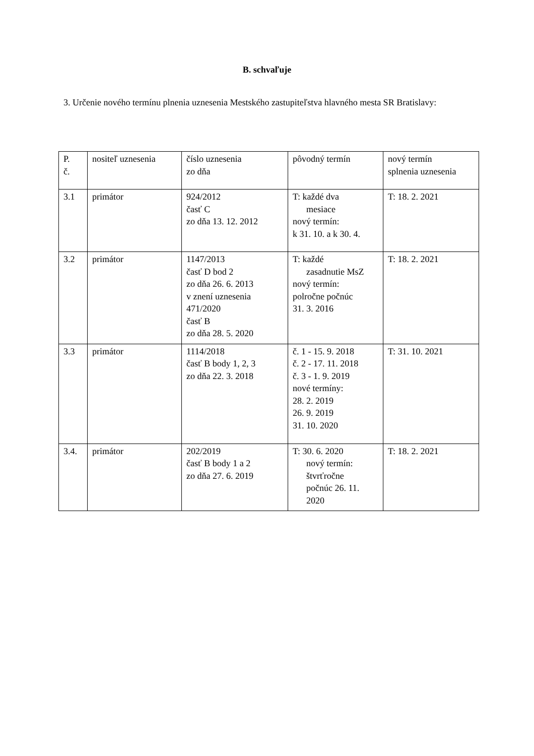B. schvaľuje
3. Určenie nového termínu plnenia uznesenia Mestského zastupiteľstva hlavného mesta SR Bratislavy:
| P. č. | nositeľ uznesenia | číslo uznesenia zo dňa | pôvodný termín | nový termín splnenia uznesenia |
| 3.1 | primátor | 924/2012 časť C zo dňa 13. 12. 2012 | T: každé dva mesiace nový termín: k 31. 10. a k 30. 4. | T: 18. 2. 2021 |
| 3.2 | primátor | 1147/2013 časť D bod 2 zo dňa 26. 6. 2013 v znení uznesenia 471/2020 časť B zo dňa 28. 5. 2020 | T: každé zasadnutie MsZ nový termín: polročne počnúc 31. 3. 2016 | T: 18. 2. 2021 |
| 3.3 | primátor | 1114/2018 časť B body 1, 2, 3 zo dňa 22. 3. 2018 | č. 1 - 15. 9. 2018 č. 2 - 17. 11. 2018 č. 3 - 1. 9. 2019 nové termíny: 28. 2. 2019 26. 9. 2019 31. 10. 2020 | T: 31. 10. 2021 |
| 3.4. | primátor | 202/2019 časť B body 1 a 2 zo dňa 27. 6. 2019 | T: 30. 6. 2020 nový termín: štvrťročne počnúc 26. 11. 2020 | T: 18. 2. 2021 |